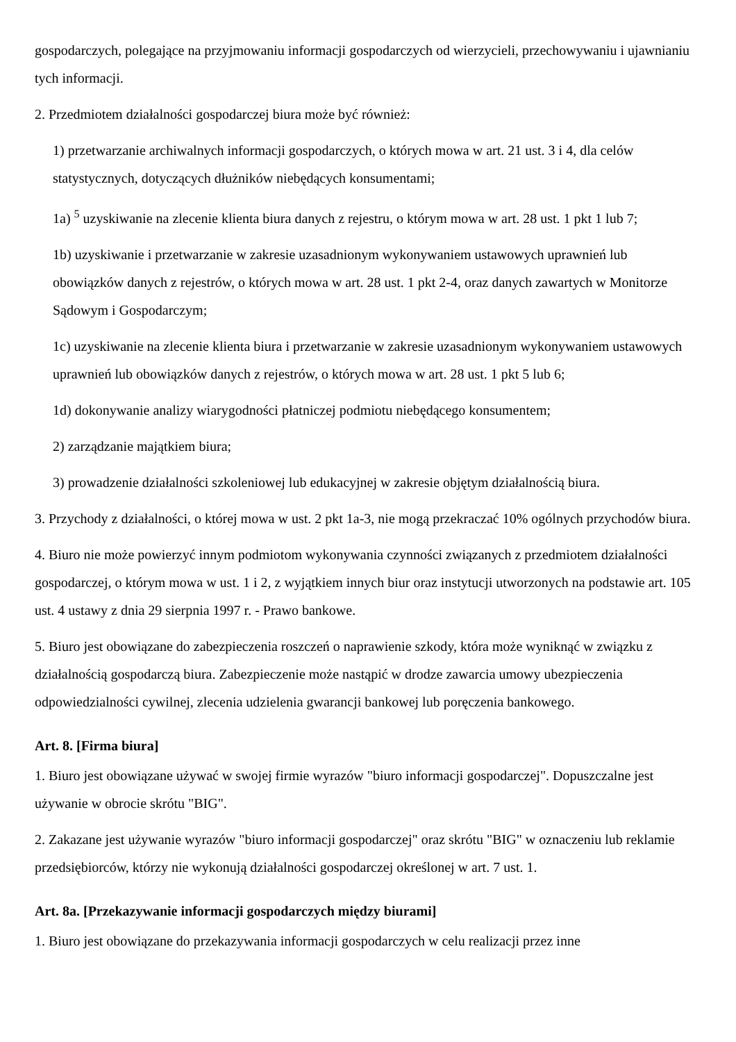gospodarczych, polegające na przyjmowaniu informacji gospodarczych od wierzycieli, przechowywaniu i ujawnianiu tych informacji.
2. Przedmiotem działalności gospodarczej biura może być również:
1) przetwarzanie archiwalnych informacji gospodarczych, o których mowa w art. 21 ust. 3 i 4, dla celów statystycznych, dotyczących dłużników niebędących konsumentami;
1a) <sup>5</sup> uzyskiwanie na zlecenie klienta biura danych z rejestru, o którym mowa w art. 28 ust. 1 pkt 1 lub 7;
1b) uzyskiwanie i przetwarzanie w zakresie uzasadnionym wykonywaniem ustawowych uprawnień lub obowiązków danych z rejestrów, o których mowa w art. 28 ust. 1 pkt 2-4, oraz danych zawartych w Monitorze Sądowym i Gospodarczym;
1c) uzyskiwanie na zlecenie klienta biura i przetwarzanie w zakresie uzasadnionym wykonywaniem ustawowych uprawnień lub obowiązków danych z rejestrów, o których mowa w art. 28 ust. 1 pkt 5 lub 6;
1d) dokonywanie analizy wiarygodności płatniczej podmiotu niebędącego konsumentem;
2) zarządzanie majątkiem biura;
3) prowadzenie działalności szkoleniowej lub edukacyjnej w zakresie objętym działalnością biura.
3. Przychody z działalności, o której mowa w ust. 2 pkt 1a-3, nie mogą przekraczać 10% ogólnych przychodów biura.
4. Biuro nie może powierzyć innym podmiotom wykonywania czynności związanych z przedmiotem działalności gospodarczej, o którym mowa w ust. 1 i 2, z wyjątkiem innych biur oraz instytucji utworzonych na podstawie art. 105 ust. 4 ustawy z dnia 29 sierpnia 1997 r. - Prawo bankowe.
5. Biuro jest obowiązane do zabezpieczenia roszczeń o naprawienie szkody, która może wyniknąć w związku z działalnością gospodarczą biura. Zabezpieczenie może nastąpić w drodze zawarcia umowy ubezpieczenia odpowiedzialności cywilnej, zlecenia udzielenia gwarancji bankowej lub poręczenia bankowego.
Art. 8. [Firma biura]
1. Biuro jest obowiązane używać w swojej firmie wyrazów "biuro informacji gospodarczej". Dopuszczalne jest używanie w obrocie skrótu "BIG".
2. Zakazane jest używanie wyrazów "biuro informacji gospodarczej" oraz skrótu "BIG" w oznaczeniu lub reklamie przedsiębiorców, którzy nie wykonują działalności gospodarczej określonej w art. 7 ust. 1.
Art. 8a. [Przekazywanie informacji gospodarczych między biurami]
1. Biuro jest obowiązane do przekazywania informacji gospodarczych w celu realizacji przez inne